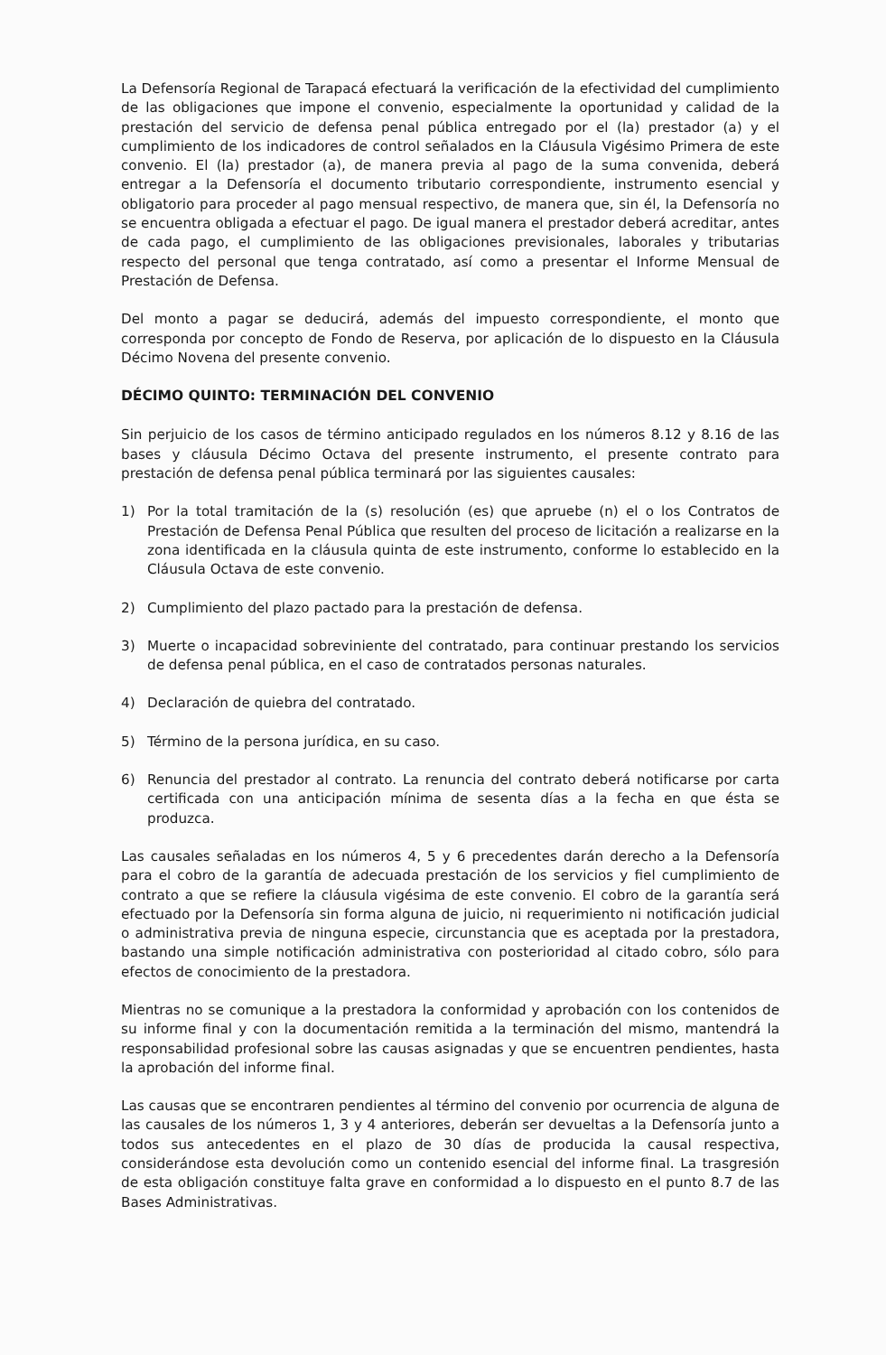La Defensoría Regional de Tarapacá efectuará la verificación de la efectividad del cumplimiento de las obligaciones que impone el convenio, especialmente la oportunidad y calidad de la prestación del servicio de defensa penal pública entregado por el (la) prestador (a) y el cumplimiento de los indicadores de control señalados en la Cláusula Vigésimo Primera de este convenio. El (la) prestador (a), de manera previa al pago de la suma convenida, deberá entregar a la Defensoría el documento tributario correspondiente, instrumento esencial y obligatorio para proceder al pago mensual respectivo, de manera que, sin él, la Defensoría no se encuentra obligada a efectuar el pago. De igual manera el prestador deberá acreditar, antes de cada pago, el cumplimiento de las obligaciones previsionales, laborales y tributarias respecto del personal que tenga contratado, así como a presentar el Informe Mensual de Prestación de Defensa.
Del monto a pagar se deducirá, además del impuesto correspondiente, el monto que corresponda por concepto de Fondo de Reserva, por aplicación de lo dispuesto en la Cláusula Décimo Novena del presente convenio.
DÉCIMO QUINTO: TERMINACIÓN DEL CONVENIO
Sin perjuicio de los casos de término anticipado regulados en los números 8.12 y 8.16 de las bases y cláusula Décimo Octava del presente instrumento, el presente contrato para prestación de defensa penal pública terminará por las siguientes causales:
1) Por la total tramitación de la (s) resolución (es) que apruebe (n) el o los Contratos de Prestación de Defensa Penal Pública que resulten del proceso de licitación a realizarse en la zona identificada en la cláusula quinta de este instrumento, conforme lo establecido en la Cláusula Octava de este convenio.
2) Cumplimiento del plazo pactado para la prestación de defensa.
3) Muerte o incapacidad sobreviniente del contratado, para continuar prestando los servicios de defensa penal pública, en el caso de contratados personas naturales.
4) Declaración de quiebra del contratado.
5) Término de la persona jurídica, en su caso.
6) Renuncia del prestador al contrato. La renuncia del contrato deberá notificarse por carta certificada con una anticipación mínima de sesenta días a la fecha en que ésta se produzca.
Las causales señaladas en los números 4, 5 y 6 precedentes darán derecho a la Defensoría para el cobro de la garantía de adecuada prestación de los servicios y fiel cumplimiento de contrato a que se refiere la cláusula vigésima de este convenio. El cobro de la garantía será efectuado por la Defensoría sin forma alguna de juicio, ni requerimiento ni notificación judicial o administrativa previa de ninguna especie, circunstancia que es aceptada por la prestadora, bastando una simple notificación administrativa con posterioridad al citado cobro, sólo para efectos de conocimiento de la prestadora.
Mientras no se comunique a la prestadora la conformidad y aprobación con los contenidos de su informe final y con la documentación remitida a la terminación del mismo, mantendrá la responsabilidad profesional sobre las causas asignadas y que se encuentren pendientes, hasta la aprobación del informe final.
Las causas que se encontraren pendientes al término del convenio por ocurrencia de alguna de las causales de los números 1, 3 y 4 anteriores, deberán ser devueltas a la Defensoría junto a todos sus antecedentes en el plazo de 30 días de producida la causal respectiva, considerándose esta devolución como un contenido esencial del informe final. La trasgresión de esta obligación constituye falta grave en conformidad a lo dispuesto en el punto 8.7 de las Bases Administrativas.